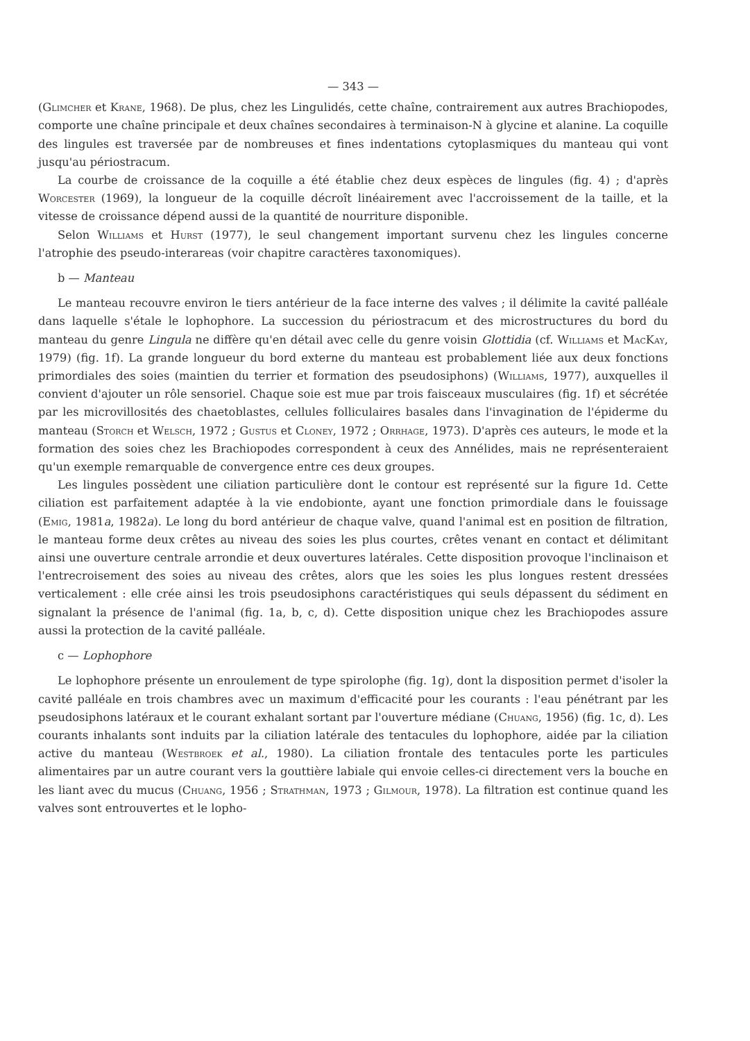— 343 —
(Glimcher et Krane, 1968). De plus, chez les Lingulidés, cette chaîne, contrairement aux autres Brachiopodes, comporte une chaîne principale et deux chaînes secondaires à terminaison-N à glycine et alanine. La coquille des lingules est traversée par de nombreuses et fines indentations cytoplasmiques du manteau qui vont jusqu'au périostracum.
La courbe de croissance de la coquille a été établie chez deux espèces de lingules (fig. 4) ; d'après Worcester (1969), la longueur de la coquille décroît linéairement avec l'accroissement de la taille, et la vitesse de croissance dépend aussi de la quantité de nourriture disponible.
Selon Williams et Hurst (1977), le seul changement important survenu chez les lingules concerne l'atrophie des pseudo-interareas (voir chapitre caractères taxonomiques).
b — Manteau
Le manteau recouvre environ le tiers antérieur de la face interne des valves ; il délimite la cavité palléale dans laquelle s'étale le lophophore. La succession du périostracum et des microstructures du bord du manteau du genre Lingula ne diffère qu'en détail avec celle du genre voisin Glottidia (cf. Williams et MacKay, 1979) (fig. 1f). La grande longueur du bord externe du manteau est probablement liée aux deux fonctions primordiales des soies (maintien du terrier et formation des pseudosiphons) (Williams, 1977), auxquelles il convient d'ajouter un rôle sensoriel. Chaque soie est mue par trois faisceaux musculaires (fig. 1f) et sécrétée par les microvillosités des chaetoblastes, cellules folliculaires basales dans l'invagination de l'épiderme du manteau (Storch et Welsch, 1972 ; Gustus et Cloney, 1972 ; Orrhage, 1973). D'après ces auteurs, le mode et la formation des soies chez les Brachiopodes correspondent à ceux des Annélides, mais ne représenteraient qu'un exemple remarquable de convergence entre ces deux groupes.
Les lingules possèdent une ciliation particulière dont le contour est représenté sur la figure 1d. Cette ciliation est parfaitement adaptée à la vie endobionte, ayant une fonction primordiale dans le fouissage (Emig, 1981a, 1982a). Le long du bord antérieur de chaque valve, quand l'animal est en position de filtration, le manteau forme deux crêtes au niveau des soies les plus courtes, crêtes venant en contact et délimitant ainsi une ouverture centrale arrondie et deux ouvertures latérales. Cette disposition provoque l'inclinaison et l'entrecroisement des soies au niveau des crêtes, alors que les soies les plus longues restent dressées verticalement : elle crée ainsi les trois pseudosiphons caractéristiques qui seuls dépassent du sédiment en signalant la présence de l'animal (fig. 1a, b, c, d). Cette disposition unique chez les Brachiopodes assure aussi la protection de la cavité palléale.
c — Lophophore
Le lophophore présente un enroulement de type spirolophe (fig. 1g), dont la disposition permet d'isoler la cavité palléale en trois chambres avec un maximum d'efficacité pour les courants : l'eau pénétrant par les pseudosiphons latéraux et le courant exhalant sortant par l'ouverture médiane (Chuang, 1956) (fig. 1c, d). Les courants inhalants sont induits par la ciliation latérale des tentacules du lophophore, aidée par la ciliation active du manteau (Westbroek et al., 1980). La ciliation frontale des tentacules porte les particules alimentaires par un autre courant vers la gouttière labiale qui envoie celles-ci directement vers la bouche en les liant avec du mucus (Chuang, 1956 ; Strathman, 1973 ; Gilmour, 1978). La filtration est continue quand les valves sont entrouvertes et le lopho-